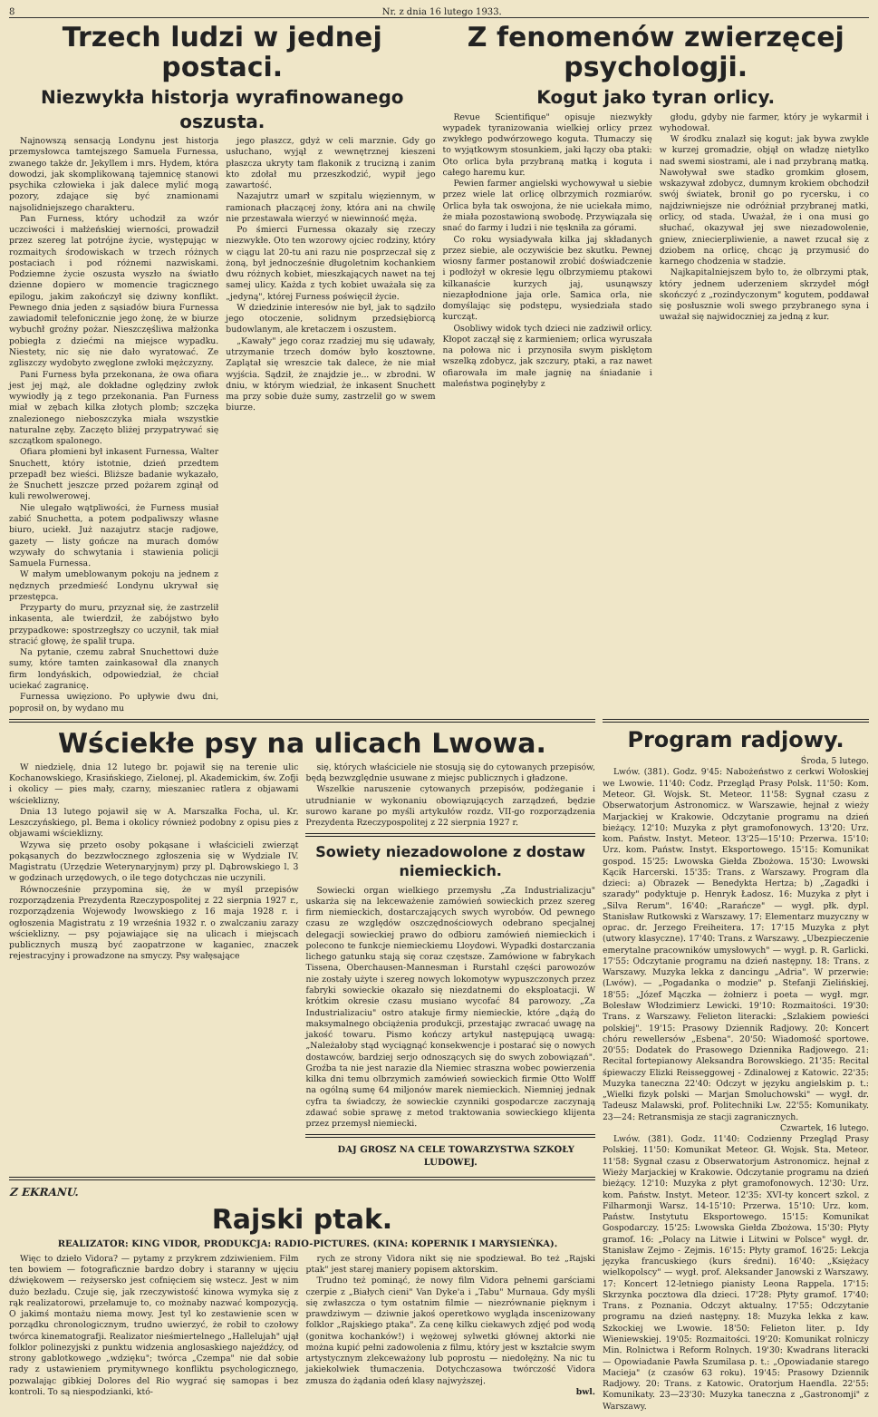8 Nr. z dnia 16 lutego 1933.
Trzech ludzi w jednej postaci.
Niezwykła historja wyrafinowanego oszusta.
Najnowszą sensacją Londynu jest historja przemysłowca tamtejszego Samuela Furnessa, zwanego także dr. Jekyllem i mrs. Hydem, która dowodzi, jak skomplikowaną tajemnicę stanowi psychika człowieka i jak dalece mylić mogą pozory, zdające się być znamionami najsolidniejszego charakteru.
Pan Furness, który uchodził za wzór uczciwości i małżeńskiej wierności, prowadził przez szereg lat potrójne życie, występując w rozmaitych środowiskach w trzech różnych postaciach i pod różnemi nazwiskami. Podziemne życie oszusta wyszło na światło dzienne dopiero w momencie tragicznego epilogu, jakim zakończył się dziwny konflikt. Pewnego dnia jeden z sąsiadów biura Furnessa zawiadomił telefonicznie jego żonę, że w biurze wybuchł groźny pożar. Nieszczęśliwa małżonka pobiegła z dziećmi na miejsce wypadku. Niestety, nic się nie dało wyratować. Ze zgliszczy wydobyto zwęglone zwłoki mężczyzny.
Pani Furness była przekonana, że owa ofiara jest jej mąż, ale dokładne oględziny zwłok wywiodły ją z tego przekonania. Pan Furness miał w zębach kilka złotych plomb; szczęka znalezionego nieboszczyka miała wszystkie naturalne zęby. Zaczęto bliżej przypatrywać się szczątkom spalonego.
Ofiara płomieni był inkasent Furnessa, Walter Snuchett, który istotnie, dzień przedtem przepadł bez wieści. Bliższe badanie wykazało, że Snuchett jeszcze przed pożarem zginął od kuli rewolwerowej.
Nie ulegało wątpliwości, że Furness musiał zabić Snuchetta, a potem podpaliwszy własne biuro, uciekł. Już nazajutrz stacje radjowe, gazety — listy gończe na murach domów wzywały do schwytania i stawienia policji Samuela Furnessa.
W małym umeblowanym pokoju na jednem z nędznych przedmieść Londynu ukrywał się przestępca.
Przyparty do muru, przyznał się, że zastrzelił inkasenta, ale twierdził, że zabójstwo było przypadkowe: spostrzegłszy co uczynił, tak miał stracić głowę, że spalił trupa.
Na pytanie, czemu zabrał Snuchettowi duże sumy, które tamten zainkasował dla znanych firm londyńskich, odpowiedział, że chciał uciekać zagranicę.
Furnessa uwięziono. Po upływie dwu dni, poprosił on, by wydano mu
jego płaszcz, gdyż w celi marznie. Gdy go usłuchano, wyjął z wewnętrznej kieszeni płaszcza ukryty tam flakonik z trucizną i zanim kto zdołał mu przeszkodzić, wypił jego zawartość.
Nazajutrz umarł w szpitalu więziennym, w ramionach płaczącej żony, która ani na chwilę nie przestawała wierzyć w niewinność męża.
Po śmierci Furnessa okazały się rzeczy niezwykłe. Oto ten wzorowy ojciec rodziny, który w ciągu lat 20-tu ani razu nie posprzeczał się z żoną, był jednocześnie długoletnim kochankiem dwu różnych kobiet, mieszkających nawet na tej samej ulicy. Każda z tych kobiet uważała się za „jedyną", której Furness poświęcił życie.
W dziedzinie interesów nie był, jak to sądziło jego otoczenie, solidnym przedsiębiorcą budowlanym, ale kretaczem i oszustem.
„Kawały" jego coraz rzadziej mu się udawały, utrzymanie trzech domów było kosztowne. Zaplątał się wreszcie tak dalece, że nie miał wyjścia. Sądził, że znajdzie je... w zbrodni. W dniu, w którym wiedział, że inkasent Snuchett ma przy sobie duże sumy, zastrzelił go w swem biurze.
Z fenomenów zwierzęcej psychologji.
Kogut jako tyran orlicy.
Revue Scientifique" opisuje niezwykły wypadek tyranizowania wielkiej orlicy przez zwykłego podwórzowego koguta. Tłumaczy się to wyjątkowym stosunkiem, jaki łączy oba ptaki: Oto orlica była przybraną matką i koguta i całego haremu kur.
Pewien farmer angielski wychowywał u siebie przez wiele lat orlicę olbrzymich rozmiarów. Orlica była tak oswojona, że nie uciekała mimo, że miała pozostawioną swobodę. Przywiązała się snać do farmy i ludzi i nie tęskniła za górami.
Co roku wysiadywała kilka jaj składanych przez siebie, ale oczywiście bez skutku. Pewnej wiosny farmer postanowił zrobić doświadczenie i podłożył w okresie lęgu olbrzymiemu ptakowi kilkanaście kurzych jaj, usunąwszy niezapłodnione jaja orle. Samica orla, nie domyślając się podstępu, wysiedziała stado kurcząt.
Osobliwy widok tych dzieci nie zadziwił orlicy. Kłopot zaczął się z karmieniem; orlica wyruszała na połowa nic i przynosiła swym pisklętom wszelką zdobycz, jak szczury, ptaki, a raz nawet ofiarowała im małe jagnię na śniadanie i maleństwa poginęłyby z
głodu, gdyby nie farmer, który je wykarmił i wyhodował.
W środku znalazł się kogut: jak bywa zwykle w kurzej gromadzie, objął on władzę nietylko nad swemi siostrami, ale i nad przybraną matką. Nawoływał swe stadko gromkim głosem, wskazywał zdobycz, dumnym krokiem obchodził swój światek, bronił go po rycersku, i co najdziwniejsze nie odróżniał przybranej matki, orlicy, od stada. Uważał, że i ona musi go słuchać, okazywał jej swe niezadowolenie, gniew, zniecierpliwienie, a nawet rzucał się z dziobem na orlicę, chcąc ją przymusić do karnego chodzenia w stadzie.
Najkapitalniejszem było to, że olbrzymi ptak, który jednem uderzeniem skrzydeł mógł skończyć z „rozindyczonym" kogutem, poddawał się posłusznie woli swego przybranego syna i uważał się najwidoczniej za jedną z kur.
Wściekłe psy na ulicach Lwowa.
W niedzielę, dnia 12 lutego br. pojawił się na terenie ulic Kochanowskiego, Krasińskiego, Zielonej, pl. Akademickim, św. Zofji i okolicy — pies mały, czarny, mieszaniec ratlera z objawami wścieklizny.
Dnia 13 lutego pojawił się w A. Marszałka Focha, ul. Kr. Leszczyńskiego, pl. Bema i okolicy również podobny z opisu pies z objawami wścieklizny.
Wzywa się przeto osoby pokąsane i właścicieli zwierząt pokąsanych do bezzwłocznego zgłoszenia się w Wydziale IV. Magistratu (Urzędzie Weterynaryjnym) przy pl. Dąbrowskiego l. 3 w godzinach urzędowych, o ile tego dotychczas nie uczynili.
Równocześnie przypomina się, że w myśl przepisów rozporządzenia Prezydenta Rzeczypospolitej z 22 sierpnia 1927 r., rozporządzenia Wojewody lwowskiego z 16 maja 1928 r. i ogłoszenia Magistratu z 19 września 1932 r. o zwalczaniu zarazy wścieklizny. — psy pojawiające się na ulicach i miejscach publicznych muszą być zaopatrzone w kaganiec, znaczek rejestracyjny i prowadzone na smyczy. Psy wałęsające
się, których właściciele nie stosują się do cytowanych przepisów, będą bezwzględnie usuwane z miejsc publicznych i gładzone.
Wszelkie naruszenie cytowanych przepisów, podżeganie i utrudnianie w wykonaniu obowiązujących zarządzeń, będzie surowo karane po myśli artykułów rozdz. VII-go rozporządzenia Prezydenta Rzeczypospolitej z 22 sierpnia 1927 r.
Sowiety niezadowolone z dostaw niemieckich.
Sowiecki organ wielkiego przemysłu „Za Industrializacju" uskarża się na lekceważenie zamówień sowieckich przez szereg firm niemieckich, dostarczających swych wyrobów. Od pewnego czasu ze względów oszczędnościowych odebrano specjalnej delegacji sowieckiej prawo do odbioru zamówień niemieckich i polecono te funkcje niemieckiemu Lloydowi. Wypadki dostarczania lichego gatunku stają się coraz częstsze. Zamówione w fabrykach Tissena, Oberchausen-Mannesman i Rurstahl części parowozów nie zostały użyte i szereg nowych lokomotyw wypuszczonych przez fabryki sowieckie okazało się niezdatnemi do eksploatacji. W krótkim okresie czasu musiano wycofać 84 parowozy. „Za Industrializaciu" ostro atakuje firmy niemieckie, które „dążą do maksymalnego obciążenia produkcji, przestając zwracać uwagę na jakość towaru. Pismo kończy artykuł następującą uwagą: „Należałoby stąd wyciągnąć konsekwencje i postarać się o nowych dostawców, bardziej serjo odnoszących się do swych zobowiązań". Groźba ta nie jest narazie dla Niemiec straszna wobec powierzenia kilka dni temu olbrzymich zamówień sowieckich firmie Otto Wolff na ogólną sumę 64 miljonów marek niemieckich. Niemniej jednak cyfra ta świadczy, że sowieckie czynniki gospodarcze zaczynają zdawać sobie sprawę z metod traktowania sowieckiego klijenta przez przemysł niemiecki.
DAJ GROSZ NA CELE TOWARZYSTWA SZKOŁY LUDOWEJ.
Z EKRANU.
Rajski ptak.
REALIZATOR: KING VIDOR, PRODUKCJA: RADIO-PICTURES. (KINA: KOPERNIK I MARYSIEŃKA).
Więc to dzieło Vidora? — pytamy z przykrem zdziwieniem. Film ten bowiem — fotograficznie bardzo dobry i staranny w ujęciu dźwiękowem — reżysersko jest cofnięciem się wstecz. Jest w nim dużo bezładu. Czuje się, jak rzeczywistość kinowa wymyka się z rąk realizatorowi, przełamuje to, co możnaby nazwać kompozycją. O jakimś montażu niema mowy. Jest tyl ko zestawienie scen w porządku chronologicznym, trudno uwierzyć, że robił to czołowy twórca kinematografji. Realizator nieśmiertelnego „Hallelujah" ujął folklor polinezyjski z punktu widzenia anglosaskiego najeźdźcy, od strony gablotkowego „wdzięku"; twórca „Czempa" nie dał sobie rady z ustawieniem prymitywnego konfliktu psychologicznego, pozwalając gibkiej Dolores del Rio wygrać się samopas i bez kontroli. To są niespodzianki, któ-
rych ze strony Vidora nikt się nie spodziewał. Bo też „Rajski ptak" jest starej maniery popisem aktorskim.
Trudno też pominąć, że nowy film Vidora pełnemi garściami czerpie z „Białych cieni" Van Dyke'a i „Tabu" Murnaua. Gdy myśli się zwłaszcza o tym ostatnim filmie — niezrównanie pięknym i prawdziwym — dziwnie jakoś operetkowo wygląda inscenizowany folklor „Rajskiego ptaka". Za cenę kilku ciekawych zdjęć pod wodą (gonitwa kochanków!) i wężowej sylwetki głównej aktorki nie można kupić pełni zadowolenia z filmu, który jest w kształcie swym artystycznym zlekceważony lub poprostu — niedołężny. Na nic tu jakiekolwiek tłumaczenia. Dotychczasowa twórczość Vidora zmusza do żądania odeń klasy najwyższej.
bwl.
Program radjowy.
Środa, 5 lutego.
Lwów. (381). Godz. 9'45: Nabożeństwo z cerkwi Wołoskiej we Lwowie. 11'40: Codz. Przegląd Prasy Polsk. 11'50: Kom. Meteor. Gł. Wojsk. St. Meteor. 11'58: Sygnał czasu z Obserwatorjum Astronomicz. w Warszawie, hejnał z wieży Marjackiej w Krakowie. Odczytanie programu na dzień bieżący. 12'10: Muzyka z płyt gramofonowych. 13'20: Urz. kom. Państw. Instyt. Meteor. 13'25—15'10: Przerwa. 15'10: Urz. kom. Państw. Instyt. Eksportowego. 15'15: Komunikat gospod. 15'25: Lwowska Giełda Zbożowa. 15'30: Lwowski Kącik Harcerski. 15'35: Trans. z Warszawy. Program dla dzieci: a) Obrazek — Benedykta Hertza; b) „Zagadki i szarady" podyktuje p. Henryk Ładosz. 16: Muzyka z płyt i „Silva Rerum". 16'40: „Rarańcze" — wygł. płk. dypl. Stanisław Rutkowski z Warszawy. 17: Elementarz muzyczny w oprac. dr. Jerzego Freiheitera. 17: 17'15 Muzyka z płyt (utwory klasyczne). 17'40: Trans. z Warszawy. „Ubezpieczenie emerytalne pracowników umysłowych" — wygł. p. R. Garlicki. 17'55: Odczytanie programu na dzień następny. 18: Trans. z Warszawy. Muzyka lekka z dancingu „Adria". W przerwie: (Lwów). — „Pogadanka o modzie" p. Stefanji Zielińskiej. 18'55: „Józef Mączka — żołnierz i poeta — wygł. mgr. Bolesław Włodzimierz Lewicki. 19'10: Rozmaitości. 19'30: Trans. z Warszawy. Felieton literacki: „Szlakiem powieści polskiej". 19'15: Prasowy Dziennik Radjowy. 20: Koncert chóru rewellersów „Esbena". 20'50: Wiadomość sportowe. 20'55: Dodatek do Prasowego Dziennika Radjowego. 21: Recital fortepianowy Aleksandra Borowskiego. 21'35: Recital śpiewaczy Elizki Reisseggowej - Zdinalowej z Katowic. 22'35: Muzyka taneczna 22'40: Odczyt w języku angielskim p. t.: „Wielki fizyk polski — Marjan Smoluchowski" — wygł. dr. Tadeusz Malawski, prof. Politechniki Lw. 22'55: Komunikaty. 23—24: Retransmisja ze stacji zagranicznych.
Czwartek, 16 lutego.
Lwów. (381). Godz. 11'40: Codzienny Przegląd Prasy Polskiej. 11'50: Komunikat Meteor. Gł. Wojsk. Sta. Meteor. 11'58: Sygnał czasu z Obserwatorjum Astronomicz. hejnał z Wieży Marjackiej w Krakowie. Odczytanie programu na dzień bieżący. 12'10: Muzyka z płyt gramofonowych. 12'30: Urz. kom. Państw. Instyt. Meteor. 12'35: XVI-ty koncert szkol. z Filharmonji Warsz. 14-15'10: Przerwa. 15'10: Urz. kom. Państw. Instytutu Eksportowego. 15'15: Komunikat Gospodarczy. 15'25: Lwowska Giełda Zbożowa. 15'30: Płyty gramof. 16: „Polacy na Litwie i Litwini w Polsce" wygł. dr. Stanisław Zejmo - Zejmis. 16'15: Płyty gramof. 16'25: Lekcja języka francuskiego (kurs średni). 16'40: „Księżacy wielkopolscy" — wygł. prof. Aleksander Janowski z Warszawy. 17: Koncert 12-letniego pianisty Leona Rappela. 17'15: Skrzynka pocztowa dla dzieci. 17'28: Płyty gramof. 17'40: Trans. z Poznania. Odczyt aktualny. 17'55: Odczytanie programu na dzień następny. 18: Muzyka lekka z kaw. Szkockiej we Lwowie. 18'50: Felieton liter. p. Idy Wieniewskiej. 19'05: Rozmaitości. 19'20: Komunikat rolniczy Min. Rolnictwa i Reform Rolnych. 19'30: Kwadrans literacki — Opowiadanie Pawła Szumilasa p. t.: „Opowiadanie starego Macieja" (z czasów 63 roku). 19'45: Prasowy Dziennik Radjowy. 20: Trans. z Katowic. Oratorjum Haendla. 22'55: Komunikaty. 23—23'30: Muzyka taneczna z „Gastronomji" z Warszawy.